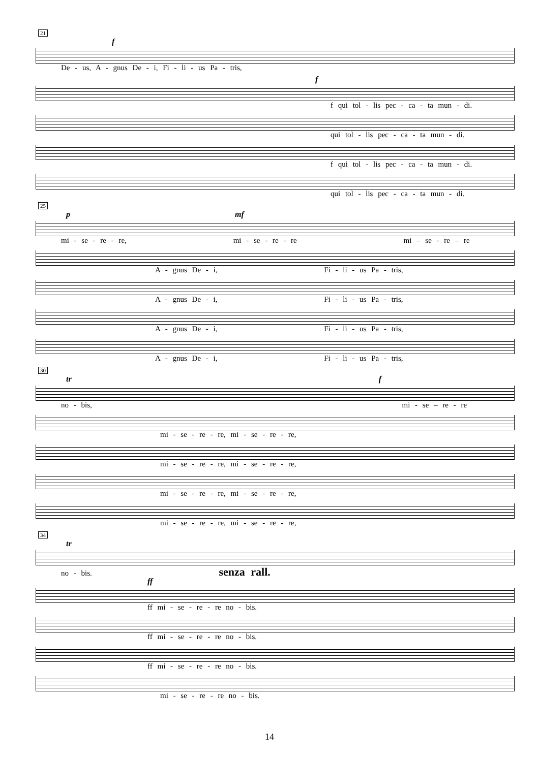21
f
De - us, A - gnus De - i, Fi - li - us Pa - tris,
f
f qui tol - lis pec - ca - ta mun - di.
qui tol - lis pec - ca - ta mun - di.
f qui tol - lis pec - ca - ta mun - di.
qui tol - lis pec - ca - ta mun - di.
25
p mf
mi - se - re - re, mi - se - re - re mi – se - re – re
A - gnus De - i, Fi - li - us Pa - tris,
A - gnus De - i, Fi - li - us Pa - tris,
A - gnus De - i, Fi - li - us Pa - tris,
A - gnus De - i, Fi - li - us Pa - tris,
30
tr f
no - bis, mi - se – re - re
mi - se - re - re, mi - se - re - re,
mi - se - re - re, mi - se - re - re,
mi - se - re - re, mi - se - re - re,
mi - se - re - re, mi - se - re - re,
34
tr
no - bis. senza rall.
ff
ff mi - se - re - re no - bis.
ff mi - se - re - re no - bis.
ff mi - se - re - re no - bis.
mi - se - re - re no - bis.
14